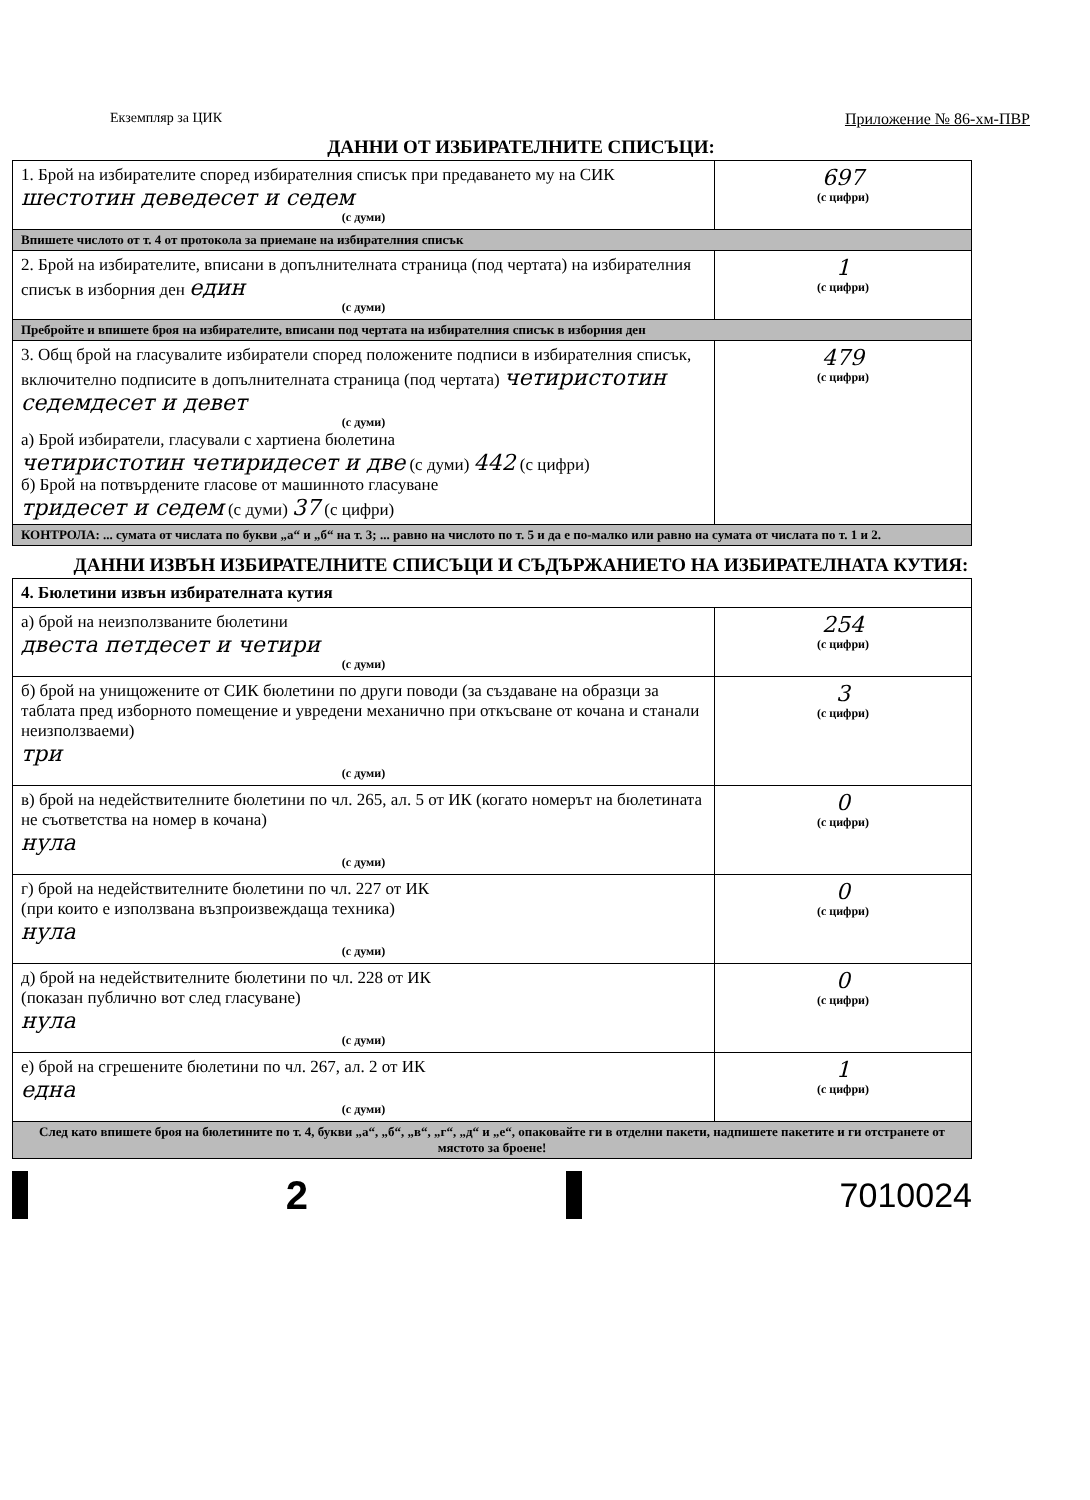Екземпляр за ЦИК Приложение № 86-хм-ПВР
ДАННИ ОТ ИЗБИРАТЕЛНИТЕ СПИСЪЦИ:
| 1. Брой на избирателите според избирателния списък при предаването му на СИК шестотин деведесет и седем (с думи) | 697 (с цифри) |
| Впишете числото от т. 4 от протокола за приемане на избирателния списък | |
| 2. Брой на избирателите, вписани в допълнителната страница (под чертата) на избирателния списък в изборния ден един (с думи) | 1 (с цифри) |
| Пребройте и впишете броя на избирателите, вписани под чертата на избирателния списък в изборния ден | |
| 3. Общ брой на гласувалите избиратели според положените подписи в избирателния списък, включително подписите в допълнителната страница (под чертата) четиристотин седемдесет и девет (с думи) а) Брой избиратели, гласували с хартиена бюлетина четиристотин четиридесет и две (с думи) 442 (с цифри) б) Брой на потвърдените гласове от машинното гласуване тридесет и седем (с думи) 37 (с цифри) | 479 (с цифри) |
| КОНТРОЛА: ... сумата от числата по букви „а“ и „б“ на т. 3; ... равно на числото по т. 5 и да е по-малко или равно на сумата от числата по т. 1 и 2. | |
ДАННИ ИЗВЪН ИЗБИРАТЕЛНИТЕ СПИСЪЦИ И СЪДЪРЖАНИЕТО НА ИЗБИРАТЕЛНАТА КУТИЯ:
| 4. Бюлетини извън избирателната кутия | |
| а) брой на неизползваните бюлетини двеста петдесет и четири (с думи) | 254 (с цифри) |
| б) брой на унищожените от СИК бюлетини по други поводи (за създаване на образци за таблата пред изборното помещение и увредени механично при откъсване от кочана и станали неизползваеми) три (с думи) | 3 (с цифри) |
| в) брой на недействителните бюлетини по чл. 265, ал. 5 от ИК (когато номерът на бюлетината не съответства на номер в кочана) нула (с думи) | 0 (с цифри) |
| г) брой на недействителните бюлетини по чл. 227 от ИК (при които е използвана възпроизвеждаща техника) нула (с думи) | 0 (с цифри) |
| д) брой на недействителните бюлетини по чл. 228 от ИК (показан публично вот след гласуване) нула (с думи) | 0 (с цифри) |
| е) брой на сгрешените бюлетини по чл. 267, ал. 2 от ИК една (с думи) | 1 (с цифри) |
| След като впишете броя на бюлетините по т. 4, букви „а“, „б“, „в“, „г“, „д“ и „е“, опаковайте ги в отделни пакети, надпишете пакетите и ги отстранете от мястото за броене! | |
2
7010024